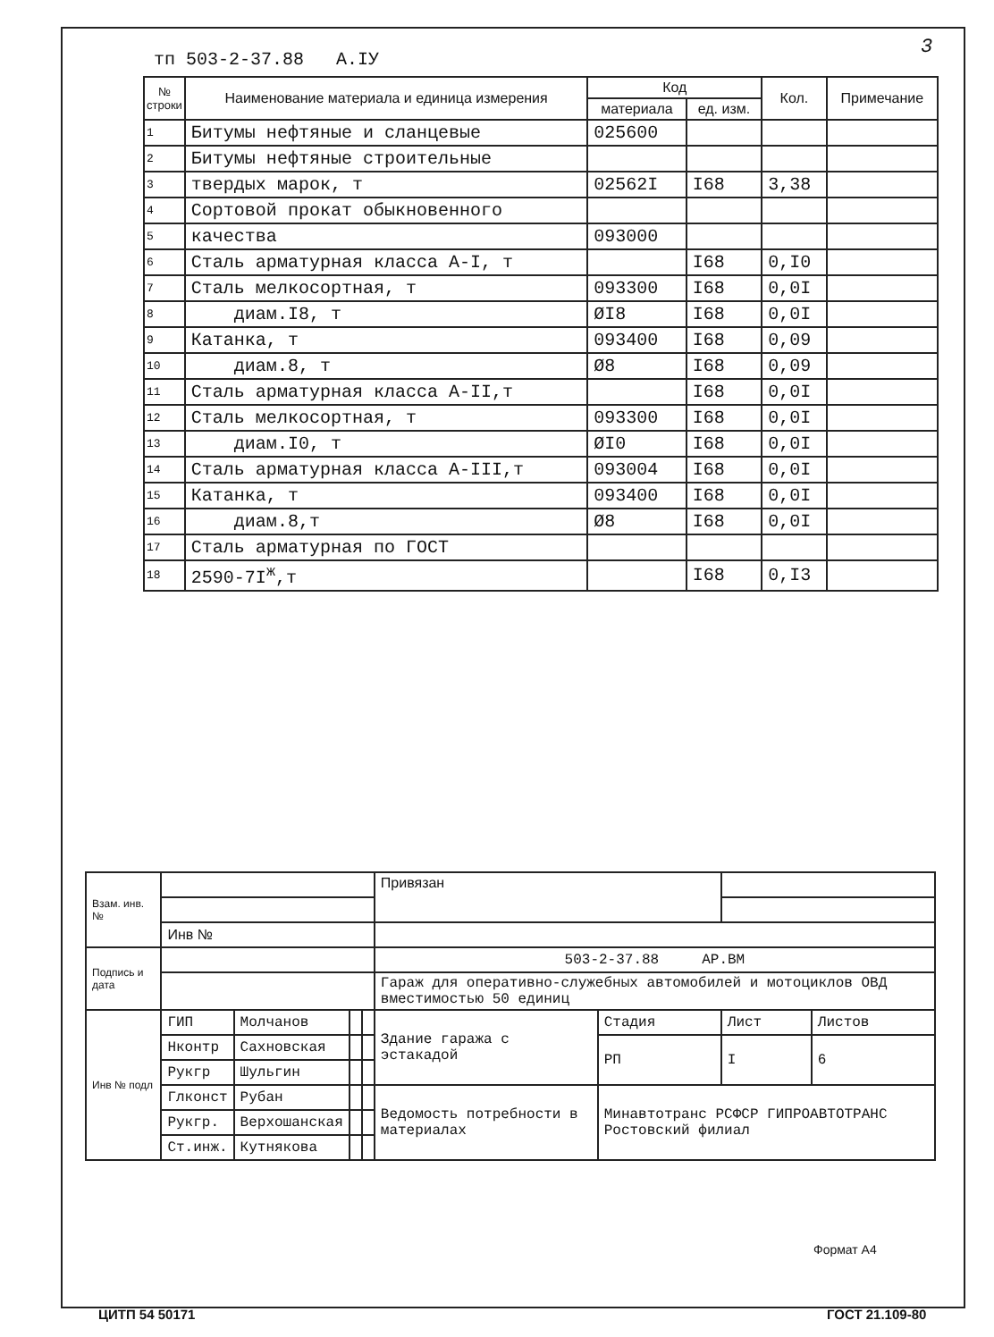3
тп 503-2-37.88 А.IУ
| № строки | Наименование материала и единица измерения | Код | | Кол. | Примечание |
| --- | --- | --- | --- | --- | --- |
| | | материала | ед. изм. | | |
| 1 | Битумы нефтяные и сланцевые | 025600 | | | |
| 2 | Битумы нефтяные строительные | | | | |
| 3 | твердых марок, т | 02562I | I68 | 3,38 | |
| 4 | Сортовой прокат обыкновенного | | | | |
| 5 | качества | 093000 | | | |
| 6 | Сталь арматурная класса А-I, т | | I68 | 0,I0 | |
| 7 | Сталь мелкосортная, т | 093300 | I68 | 0,0I | |
| 8 | диам.I8, т | ØI8 | I68 | 0,0I | |
| 9 | Катанка, т | 093400 | I68 | 0,09 | |
| 10 | диам.8, т | Ø8 | I68 | 0,09 | |
| 11 | Сталь арматурная класса А-II,т | | I68 | 0,0I | |
| 12 | Сталь мелкосортная, т | 093300 | I68 | 0,0I | |
| 13 | диам.I0, т | ØI0 | I68 | 0,0I | |
| 14 | Сталь арматурная класса А-III,т | 093004 | I68 | 0,0I | |
| 15 | Катанка, т | 093400 | I68 | 0,0I | |
| 16 | диам.8,т | Ø8 | I68 | 0,0I | |
| 17 | Сталь арматурная по ГОСТ | | | | |
| 18 | 2590-7I<sup>ж</sup>,т | | I68 | 0,I3 | |
| Взам. инв. № | | | | | Привязан | | | |
| | Инв № | | | | | | | |
| Подпись и дата | | | | | 503-2-37.88 АР.ВМ | | | |
| | | | | | Гараж для оперативно-служебных автомобилей и мотоциклов ОВД вместимостью 50 единиц | | | |
| Инв № подл | ГИП | Молчанов | | | Здание гаража с эстакадой | Стадия | Лист | Листов |
| | Нконтр | Сахновская | | | | РП | I | 6 |
| | Рукгр | Шульгин | | | | | | |
| | Глконст | Рубан | | | Ведомость потребности в материалах | Минавтотранс РСФСР ГИПРОАВТОТРАНС Ростовский филиал | | |
| | Рукгр. | Верхошанская | | | | | | |
| | Ст.инж. | Кутнякова | | | | | | |
Формат А4
ЦИТП 54 50171 ГОСТ 21.109-80